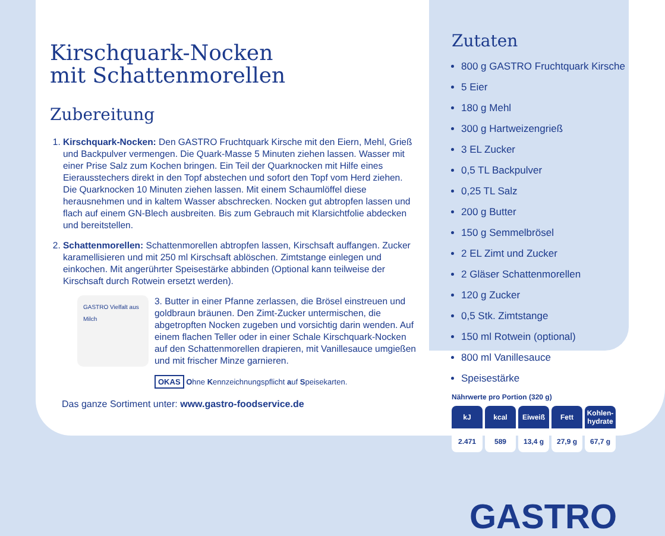Kirschquark-Nocken
mit Schattenmorellen
Zubereitung
1. Kirschquark-Nocken: Den GASTRO Fruchtquark Kirsche mit den Eiern, Mehl, Grieß und Backpulver vermengen. Die Quark-Masse 5 Minuten ziehen lassen. Wasser mit einer Prise Salz zum Kochen bringen. Ein Teil der Quarknocken mit Hilfe eines Eierausstechers direkt in den Topf abstechen und sofort den Topf vom Herd ziehen. Die Quarknocken 10 Minuten ziehen lassen. Mit einem Schaumlöffel diese herausnehmen und in kaltem Wasser abschrecken. Nocken gut abtropfen lassen und flach auf einem GN-Blech ausbreiten. Bis zum Gebrauch mit Klarsichtfolie abdecken und bereitstellen.
2. Schattenmorellen: Schattenmorellen abtropfen lassen, Kirschsaft auffangen. Zucker karamellisieren und mit 250 ml Kirschsaft ablöschen. Zimtstange einlegen und einkochen. Mit angerührter Speisestärke abbinden (Optional kann teilweise der Kirschsaft durch Rotwein ersetzt werden).
GASTRO Vielfalt aus Milch
3. Butter in einer Pfanne zerlassen, die Brösel einstreuen und goldbraun bräunen. Den Zimt-Zucker untermischen, die abgetropften Nocken zugeben und vorsichtig darin wenden. Auf einem flachen Teller oder in einer Schale Kirschquark-Nocken auf den Schattenmorellen drapieren, mit Vanillesauce umgießen und mit frischer Minze garnieren.
OKAS Ohne Kennzeichnungspflicht auf Speisekarten.
Das ganze Sortiment unter: www.gastro-foodservice.de
Zutaten
800 g GASTRO Fruchtquark Kirsche
5 Eier
180 g Mehl
300 g Hartweizengrieß
3 EL Zucker
0,5 TL Backpulver
0,25 TL Salz
200 g Butter
150 g Semmelbrösel
2 EL Zimt und Zucker
2 Gläser Schattenmorellen
120 g Zucker
0,5 Stk. Zimtstange
150 ml Rotwein (optional)
800 ml Vanillesauce
Speisestärke
Nährwerte pro Portion (320 g)
| kJ | kcal | Eiweiß | Fett | Kohlen- hydrate |
| --- | --- | --- | --- | --- |
| 2.471 | 589 | 13,4 g | 27,9 g | 67,7 g |
GASTRO